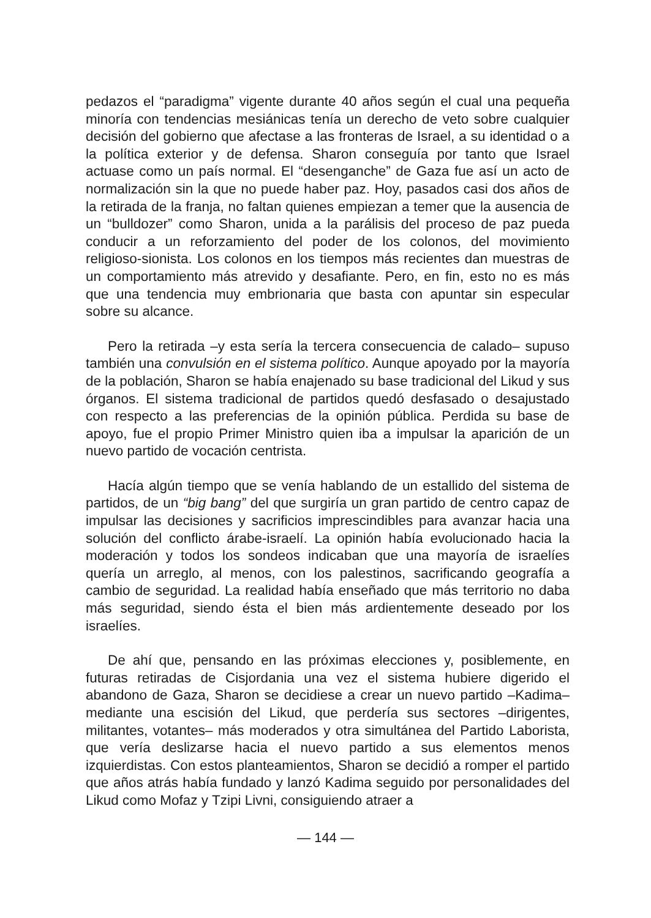pedazos el “paradigma” vigente durante 40 años según el cual una pequeña minoría con tendencias mesiánicas tenía un derecho de veto sobre cualquier decisión del gobierno que afectase a las fronteras de Israel, a su identidad o a la política exterior y de defensa. Sharon conseguía por tanto que Israel actuase como un país normal. El “desenganche” de Gaza fue así un acto de normalización sin la que no puede haber paz. Hoy, pasados casi dos años de la retirada de la franja, no faltan quienes empiezan a temer que la ausencia de un “bulldozer” como Sharon, unida a la parálisis del proceso de paz pueda conducir a un reforzamiento del poder de los colonos, del movimiento religioso-sionista. Los colonos en los tiempos más recientes dan muestras de un comportamiento más atrevido y desafiante. Pero, en fin, esto no es más que una tendencia muy embrionaria que basta con apuntar sin especular sobre su alcance.
Pero la retirada –y esta sería la tercera consecuencia de calado– supuso también una convulsión en el sistema político. Aunque apoyado por la mayoría de la población, Sharon se había enajenado su base tradicional del Likud y sus órganos. El sistema tradicional de partidos quedó desfasado o desajustado con respecto a las preferencias de la opinión pública. Perdida su base de apoyo, fue el propio Primer Ministro quien iba a impulsar la aparición de un nuevo partido de vocación centrista.
Hacía algún tiempo que se venía hablando de un estallido del sistema de partidos, de un “big bang” del que surgiría un gran partido de centro capaz de impulsar las decisiones y sacrificios imprescindibles para avanzar hacia una solución del conflicto árabe-israelí. La opinión había evolucionado hacia la moderación y todos los sondeos indicaban que una mayoría de israelíes quería un arreglo, al menos, con los palestinos, sacrificando geografía a cambio de seguridad. La realidad había enseñado que más territorio no daba más seguridad, siendo ésta el bien más ardientemente deseado por los israelíes.
De ahí que, pensando en las próximas elecciones y, posiblemente, en futuras retiradas de Cisjordania una vez el sistema hubiere digerido el abandono de Gaza, Sharon se decidiese a crear un nuevo partido –Kadima– mediante una escisión del Likud, que perdería sus sectores –dirigentes, militantes, votantes– más moderados y otra simultánea del Partido Laborista, que vería deslizarse hacia el nuevo partido a sus elementos menos izquierdistas. Con estos planteamientos, Sharon se decidió a romper el partido que años atrás había fundado y lanzó Kadima seguido por personalidades del Likud como Mofaz y Tzipi Livni, consiguiendo atraer a
— 144 —